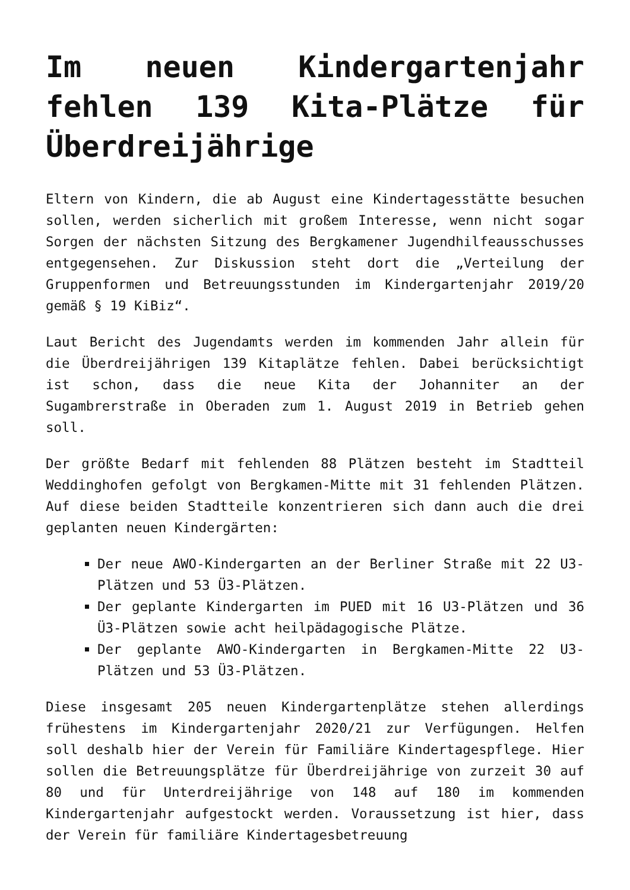Im neuen Kindergartenjahr fehlen 139 Kita-Plätze für Überdreijährige
Eltern von Kindern, die ab August eine Kindertagesstätte besuchen sollen, werden sicherlich mit großem Interesse, wenn nicht sogar Sorgen der nächsten Sitzung des Bergkamener Jugendhilfeausschusses entgegensehen. Zur Diskussion steht dort die „Verteilung der Gruppenformen und Betreuungsstunden im Kindergartenjahr 2019/20 gemäß § 19 KiBiz“.
Laut Bericht des Jugendamts werden im kommenden Jahr allein für die Überdreijährigen 139 Kitaplätze fehlen. Dabei berücksichtigt ist schon, dass die neue Kita der Johanniter an der Sugambrerstraße in Oberaden zum 1. August 2019 in Betrieb gehen soll.
Der größte Bedarf mit fehlenden 88 Plätzen besteht im Stadtteil Weddinghofen gefolgt von Bergkamen-Mitte mit 31 fehlenden Plätzen. Auf diese beiden Stadtteile konzentrieren sich dann auch die drei geplanten neuen Kindergärten:
Der neue AWO-Kindergarten an der Berliner Straße mit 22 U3-Plätzen und 53 Ü3-Plätzen.
Der geplante Kindergarten im PUED mit 16 U3-Plätzen und 36 Ü3-Plätzen sowie acht heilpädagogische Plätze.
Der geplante AWO-Kindergarten in Bergkamen-Mitte 22 U3-Plätzen und 53 Ü3-Plätzen.
Diese insgesamt 205 neuen Kindergartenplätze stehen allerdings frühestens im Kindergartenjahr 2020/21 zur Verfügungen. Helfen soll deshalb hier der Verein für Familiäre Kindertagespflege. Hier sollen die Betreuungsplätze für Überdreijährige von zurzeit 30 auf 80 und für Unterdreijährige von 148 auf 180 im kommenden Kindergartenjahr aufgestockt werden. Voraussetzung ist hier, dass der Verein für familiäre Kindertagesbetreuung